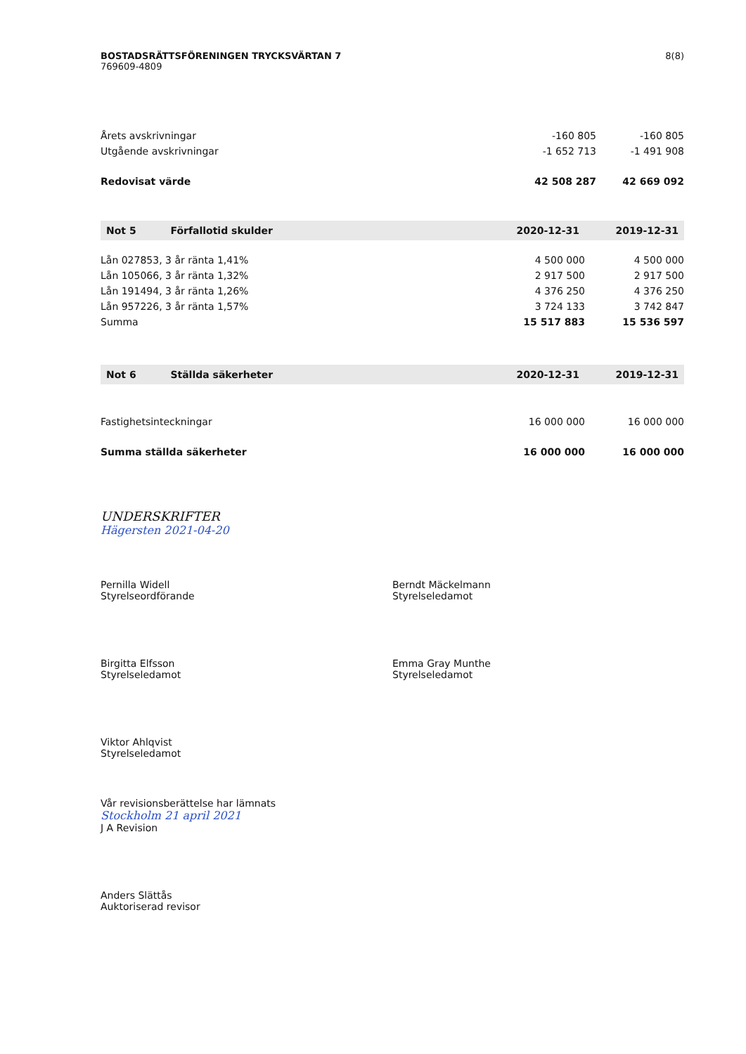BOSTADSRÄTTSFÖRENINGEN TRYCKSVÄRTAN 7
769609-4809
8(8)
| Årets avskrivningar | -160 805 | -160 805 |
| Utgående avskrivningar | -1 652 713 | -1 491 908 |
| Redovisat värde | 42 508 287 | 42 669 092 |
| Not 5 Förfallotid skulder | 2020-12-31 | 2019-12-31 |
| --- | --- | --- |
| Lån 027853, 3 år ränta 1,41% | 4 500 000 | 4 500 000 |
| Lån 105066, 3 år ränta 1,32% | 2 917 500 | 2 917 500 |
| Lån 191494, 3 år ränta 1,26% | 4 376 250 | 4 376 250 |
| Lån 957226, 3 år ränta 1,57% | 3 724 133 | 3 742 847 |
| Summa | 15 517 883 | 15 536 597 |
| Not 6 Ställda säkerheter | 2020-12-31 | 2019-12-31 |
| --- | --- | --- |
| Fastighetsinteckningar | 16 000 000 | 16 000 000 |
| Summa ställda säkerheter | 16 000 000 | 16 000 000 |
UNDERSKRIFTER
Hägersten 2021-04-20
Pernilla Widell
Styrelseordförande
Berndt Mäckelmann
Styrelseledamot
Birgitta Elfsson
Styrelseledamot
Emma Gray Munthe
Styrelseledamot
Viktor Ahlqvist
Styrelseledamot
Vår revisionsberättelse har lämnats
Stockholm 21 april 2021
J A Revision
Anders Slättås
Auktoriserad revisor